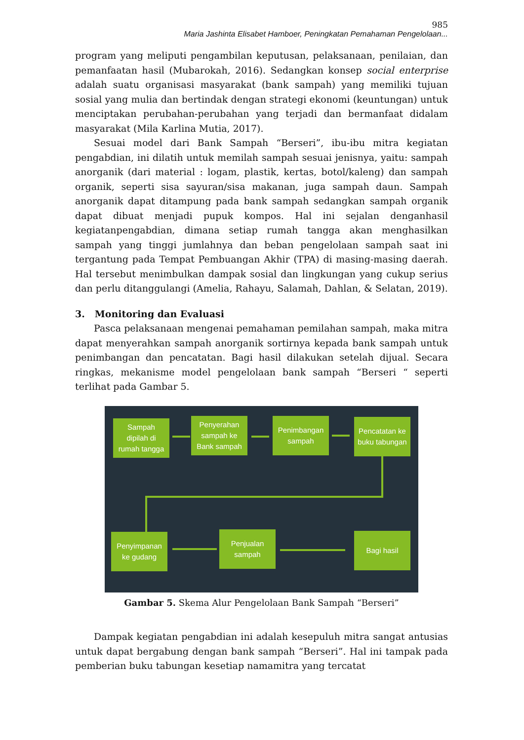985
Maria Jashinta Elisabet Hamboer, Peningkatan Pemahaman Pengelolaan...
program yang meliputi pengambilan keputusan, pelaksanaan, penilaian, dan pemanfaatan hasil (Mubarokah, 2016). Sedangkan konsep social enterprise adalah suatu organisasi masyarakat (bank sampah) yang memiliki tujuan sosial yang mulia dan bertindak dengan strategi ekonomi (keuntungan) untuk menciptakan perubahan-perubahan yang terjadi dan bermanfaat didalam masyarakat (Mila Karlina Mutia, 2017).
Sesuai model dari Bank Sampah “Berseri”, ibu-ibu mitra kegiatan pengabdian, ini dilatih untuk memilah sampah sesuai jenisnya, yaitu: sampah anorganik (dari material : logam, plastik, kertas, botol/kaleng) dan sampah organik, seperti sisa sayuran/sisa makanan, juga sampah daun. Sampah anorganik dapat ditampung pada bank sampah sedangkan sampah organik dapat dibuat menjadi pupuk kompos. Hal ini sejalan denganhasil kegiatanpengabdian, dimana setiap rumah tangga akan menghasilkan sampah yang tinggi jumlahnya dan beban pengelolaan sampah saat ini tergantung pada Tempat Pembuangan Akhir (TPA) di masing-masing daerah. Hal tersebut menimbulkan dampak sosial dan lingkungan yang cukup serius dan perlu ditanggulangi (Amelia, Rahayu, Salamah, Dahlan, & Selatan, 2019).
3. Monitoring dan Evaluasi
Pasca pelaksanaan mengenai pemahaman pemilahan sampah, maka mitra dapat menyerahkan sampah anorganik sortirnya kepada bank sampah untuk penimbangan dan pencatatan. Bagi hasil dilakukan setelah dijual. Secara ringkas, mekanisme model pengelolaan bank sampah “Berseri “ seperti terlihat pada Gambar 5.
Sampah
dipilah di
rumah tangga
Penyerahan
sampah ke
Bank sampah
Penimbangan
sampah
Pencatatan ke
buku tabungan
Penyimpanan
ke gudang
Penjualan
sampah
Bagi hasil
Gambar 5. Skema Alur Pengelolaan Bank Sampah “Berseri”
Dampak kegiatan pengabdian ini adalah kesepuluh mitra sangat antusias untuk dapat bergabung dengan bank sampah “Berseri”. Hal ini tampak pada pemberian buku tabungan kesetiap namamitra yang tercatat